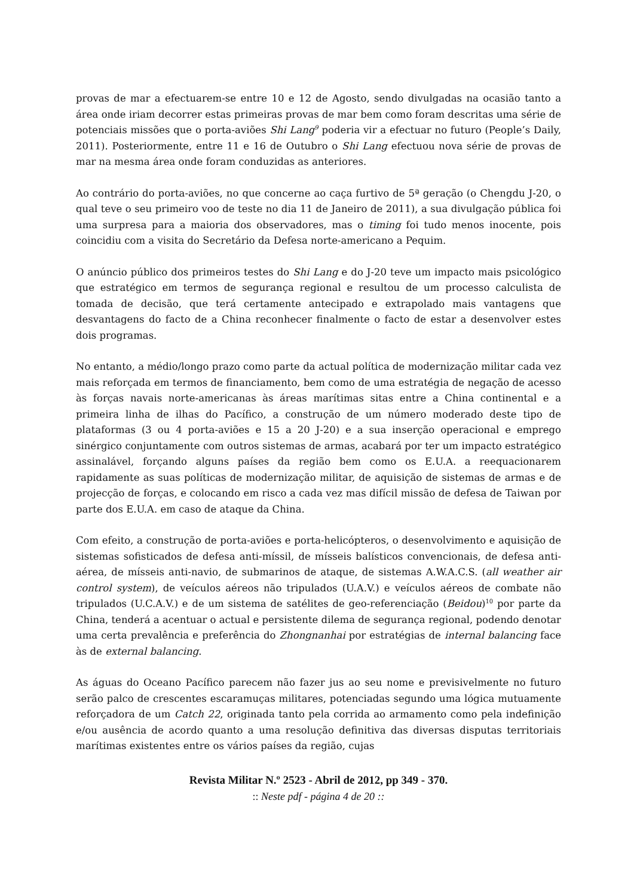provas de mar a efectuarem-se entre 10 e 12 de Agosto, sendo divulgadas na ocasião tanto a área onde iriam decorrer estas primeiras provas de mar bem como foram descritas uma série de potenciais missões que o porta-aviões Shi Lang<sup>9</sup> poderia vir a efectuar no futuro (People’s Daily, 2011). Posteriormente, entre 11 e 16 de Outubro o Shi Lang efectuou nova série de provas de mar na mesma área onde foram conduzidas as anteriores.
Ao contrário do porta-aviões, no que concerne ao caça furtivo de 5ª geração (o Chengdu J-20, o qual teve o seu primeiro voo de teste no dia 11 de Janeiro de 2011), a sua divulgação pública foi uma surpresa para a maioria dos observadores, mas o timing foi tudo menos inocente, pois coincidiu com a visita do Secretário da Defesa norte-americano a Pequim.
O anúncio público dos primeiros testes do Shi Lang e do J-20 teve um impacto mais psicológico que estratégico em termos de segurança regional e resultou de um processo calculista de tomada de decisão, que terá certamente antecipado e extrapolado mais vantagens que desvantagens do facto de a China reconhecer finalmente o facto de estar a desenvolver estes dois programas.
No entanto, a médio/longo prazo como parte da actual política de modernização militar cada vez mais reforçada em termos de financiamento, bem como de uma estratégia de negação de acesso às forças navais norte-americanas às áreas marítimas sitas entre a China continental e a primeira linha de ilhas do Pacífico, a construção de um número moderado deste tipo de plataformas (3 ou 4 porta-aviões e 15 a 20 J-20) e a sua inserção operacional e emprego sinérgico conjuntamente com outros sistemas de armas, acabará por ter um impacto estratégico assinalável, forçando alguns países da região bem como os E.U.A. a reequacionarem rapidamente as suas políticas de modernização militar, de aquisição de sistemas de armas e de projecção de forças, e colocando em risco a cada vez mas difícil missão de defesa de Taiwan por parte dos E.U.A. em caso de ataque da China.
Com efeito, a construção de porta-aviões e porta-helicópteros, o desenvolvimento e aquisição de sistemas sofisticados de defesa anti-míssil, de mísseis balísticos convencionais, de defesa anti-aérea, de mísseis anti-navio, de submarinos de ataque, de sistemas A.W.A.C.S. (all weather air control system), de veículos aéreos não tripulados (U.A.V.) e veículos aéreos de combate não tripulados (U.C.A.V.) e de um sistema de satélites de geo-referenciação (Beidou)<sup>10</sup> por parte da China, tenderá a acentuar o actual e persistente dilema de segurança regional, podendo denotar uma certa prevalência e preferência do Zhongnanhai por estratégias de internal balancing face às de external balancing.
As águas do Oceano Pacífico parecem não fazer jus ao seu nome e previsivelmente no futuro serão palco de crescentes escaramuças militares, potenciadas segundo uma lógica mutuamente reforçadora de um Catch 22, originada tanto pela corrida ao armamento como pela indefinição e/ou ausência de acordo quanto a uma resolução definitiva das diversas disputas territoriais marítimas existentes entre os vários países da região, cujas
Revista Militar N.º 2523 - Abril de 2012, pp 349 - 370.
:: Neste pdf - página 4 de 20 ::